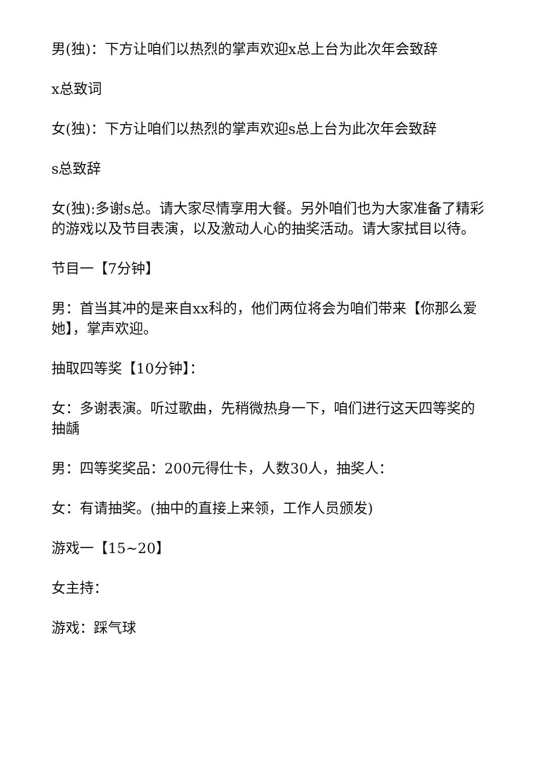男(独)：下方让咱们以热烈的掌声欢迎x总上台为此次年会致辞
x总致词
女(独)：下方让咱们以热烈的掌声欢迎s总上台为此次年会致辞
s总致辞
女(独):多谢s总。请大家尽情享用大餐。另外咱们也为大家准备了精彩的游戏以及节目表演，以及激动人心的抽奖活动。请大家拭目以待。
节目一【7分钟】
男：首当其冲的是来自xx科的，他们两位将会为咱们带来【你那么爱她】，掌声欢迎。
抽取四等奖【10分钟】：
女：多谢表演。听过歌曲，先稍微热身一下，咱们进行这天四等奖的抽龋
男：四等奖奖品：200元得仕卡，人数30人，抽奖人：
女：有请抽奖。(抽中的直接上来领，工作人员颁发)
游戏一【15~20】
女主持：
游戏：踩气球